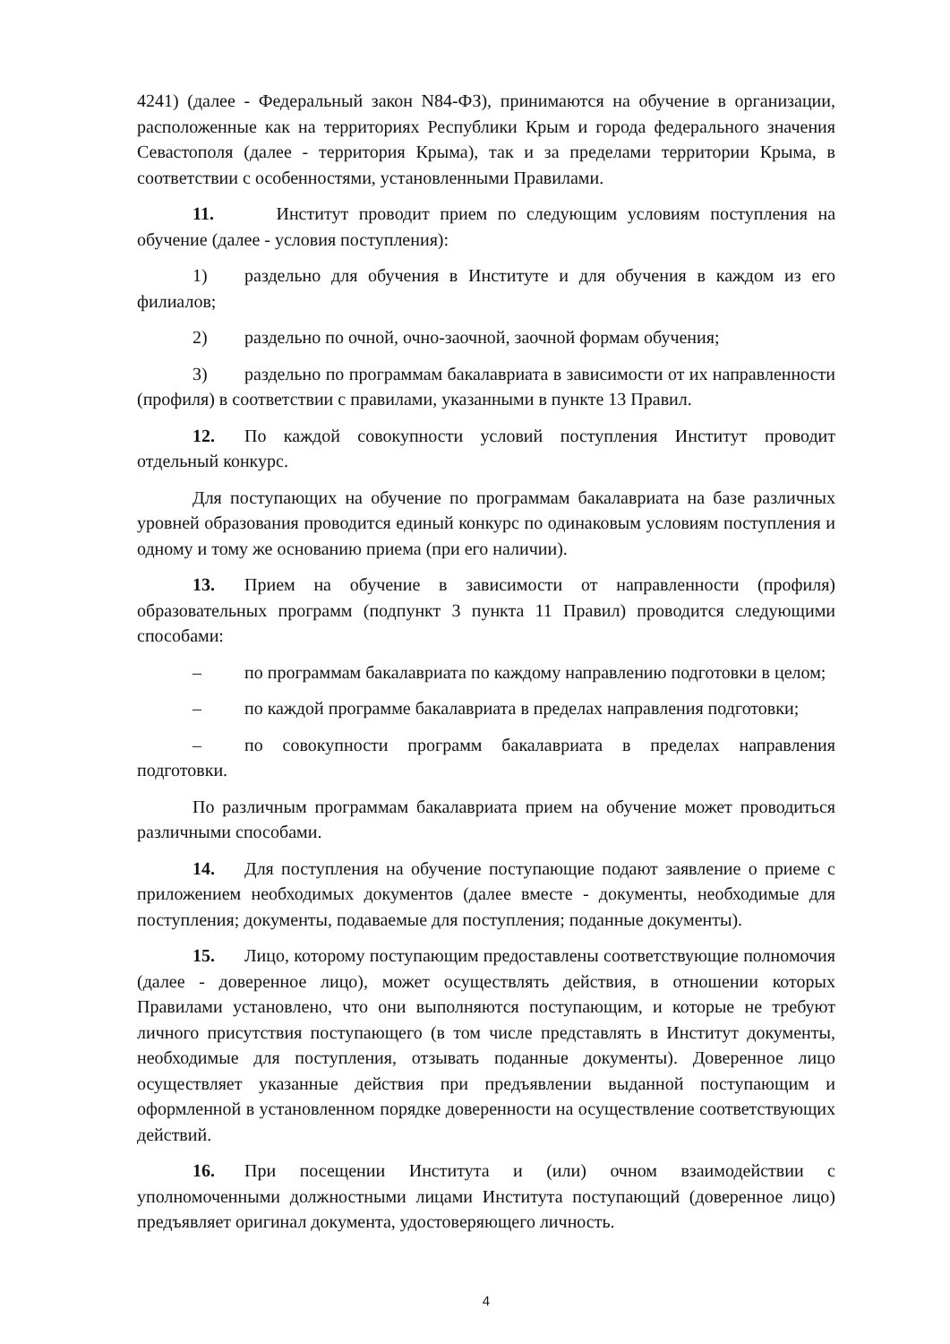4241) (далее - Федеральный закон N84-ФЗ), принимаются на обучение в организации, расположенные как на территориях Республики Крым и города федерального значения Севастополя (далее - территория Крыма), так и за пределами территории Крыма, в соответствии с особенностями, установленными Правилами.
11. Институт проводит прием по следующим условиям поступления на обучение (далее - условия поступления):
1) раздельно для обучения в Институте и для обучения в каждом из его филиалов;
2) раздельно по очной, очно-заочной, заочной формам обучения;
3) раздельно по программам бакалавриата в зависимости от их направленности (профиля) в соответствии с правилами, указанными в пункте 13 Правил.
12. По каждой совокупности условий поступления Институт проводит отдельный конкурс.
Для поступающих на обучение по программам бакалавриата на базе различных уровней образования проводится единый конкурс по одинаковым условиям поступления и одному и тому же основанию приема (при его наличии).
13. Прием на обучение в зависимости от направленности (профиля) образовательных программ (подпункт 3 пункта 11 Правил) проводится следующими способами:
– по программам бакалавриата по каждому направлению подготовки в целом;
– по каждой программе бакалавриата в пределах направления подготовки;
– по совокупности программ бакалавриата в пределах направления подготовки.
По различным программам бакалавриата прием на обучение может проводиться различными способами.
14. Для поступления на обучение поступающие подают заявление о приеме с приложением необходимых документов (далее вместе - документы, необходимые для поступления; документы, подаваемые для поступления; поданные документы).
15. Лицо, которому поступающим предоставлены соответствующие полномочия (далее - доверенное лицо), может осуществлять действия, в отношении которых Правилами установлено, что они выполняются поступающим, и которые не требуют личного присутствия поступающего (в том числе представлять в Институт документы, необходимые для поступления, отзывать поданные документы). Доверенное лицо осуществляет указанные действия при предъявлении выданной поступающим и оформленной в установленном порядке доверенности на осуществление соответствующих действий.
16. При посещении Института и (или) очном взаимодействии с уполномоченными должностными лицами Института поступающий (доверенное лицо) предъявляет оригинал документа, удостоверяющего личность.
4